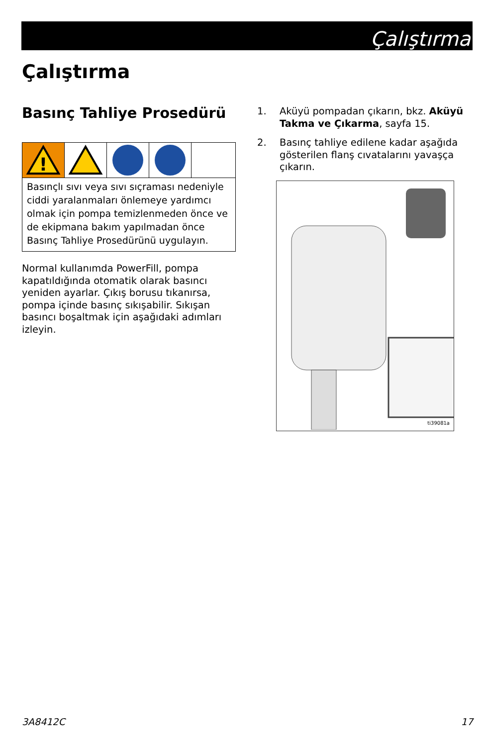Çalıştırma
Çalıştırma
Basınç Tahliye Prosedürü
!
Basınçlı sıvı veya sıvı sıçraması nedeniyle ciddi yaralanmaları önlemeye yardımcı olmak için pompa temizlenmeden önce ve de ekipmana bakım yapılmadan önce Basınç Tahliye Prosedürünü uygulayın.
Normal kullanımda PowerFill, pompa kapatıldığında otomatik olarak basıncı yeniden ayarlar. Çıkış borusu tıkanırsa, pompa içinde basınç sıkışabilir. Sıkışan basıncı boşaltmak için aşağıdaki adımları izleyin.
1. Aküyü pompadan çıkarın, bkz. Aküyü Takma ve Çıkarma, sayfa 15.
2. Basınç tahliye edilene kadar aşağıda gösterilen flanş cıvatalarını yavaşça çıkarın.
ti39081a
3A8412C 17